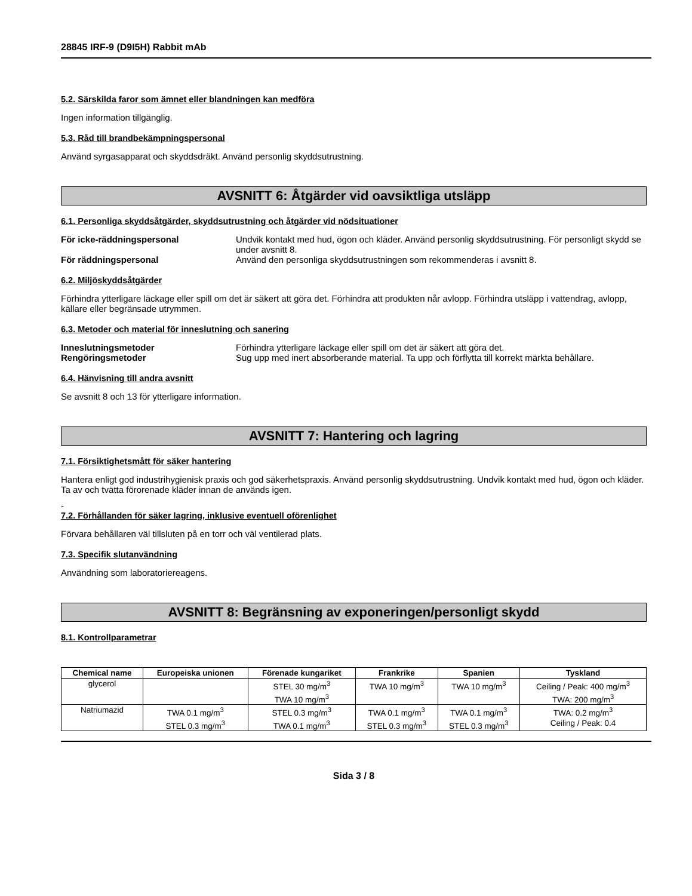28845 IRF-9 (D9I5H) Rabbit mAb
5.2. Särskilda faror som ämnet eller blandningen kan medföra
Ingen information tillgänglig.
5.3. Råd till brandbekämpningspersonal
Använd syrgasapparat och skyddsdräkt. Använd personlig skyddsutrustning.
AVSNITT 6: Åtgärder vid oavsiktliga utsläpp
6.1. Personliga skyddsåtgärder, skyddsutrustning och åtgärder vid nödsituationer
För icke-räddningspersonal Undvik kontakt med hud, ögon och kläder. Använd personlig skyddsutrustning. För personligt skydd se under avsnitt 8.
För räddningspersonal Använd den personliga skyddsutrustningen som rekommenderas i avsnitt 8.
6.2. Miljöskyddsåtgärder
Förhindra ytterligare läckage eller spill om det är säkert att göra det. Förhindra att produkten når avlopp. Förhindra utsläpp i vattendrag, avlopp, källare eller begränsade utrymmen.
6.3. Metoder och material för inneslutning och sanering
Inneslutningsmetoder Förhindra ytterligare läckage eller spill om det är säkert att göra det.
Rengöringsmetoder Sug upp med inert absorberande material. Ta upp och förflytta till korrekt märkta behållare.
6.4. Hänvisning till andra avsnitt
Se avsnitt 8 och 13 för ytterligare information.
AVSNITT 7: Hantering och lagring
7.1. Försiktighetsmått för säker hantering
Hantera enligt god industrihygienisk praxis och god säkerhetspraxis. Använd personlig skyddsutrustning. Undvik kontakt med hud, ögon och kläder. Ta av och tvätta förorenade kläder innan de används igen.
-
7.2. Förhållanden för säker lagring, inklusive eventuell oförenlighet
Förvara behållaren väl tillsluten på en torr och väl ventilerad plats.
7.3. Specifik slutanvändning
Användning som laboratoriereagens.
AVSNITT 8: Begränsning av exponeringen/personligt skydd
8.1. Kontrollparametrar
| Chemical name | Europeiska unionen | Förenade kungariket | Frankrike | Spanien | Tyskland |
| --- | --- | --- | --- | --- | --- |
| glycerol | | STEL 30 mg/m<sup>3</sup> TWA 10 mg/m<sup>3</sup> | TWA 10 mg/m<sup>3</sup> | TWA 10 mg/m<sup>3</sup> | Ceiling / Peak: 400 mg/m<sup>3</sup> TWA: 200 mg/m<sup>3</sup> |
| Natriumazid | TWA 0.1 mg/m<sup>3</sup> STEL 0.3 mg/m<sup>3</sup> | STEL 0.3 mg/m<sup>3</sup> TWA 0.1 mg/m<sup>3</sup> | TWA 0.1 mg/m<sup>3</sup> STEL 0.3 mg/m<sup>3</sup> | TWA 0.1 mg/m<sup>3</sup> STEL 0.3 mg/m<sup>3</sup> | TWA: 0.2 mg/m<sup>3</sup> Ceiling / Peak: 0.4 |
Sida 3 / 8